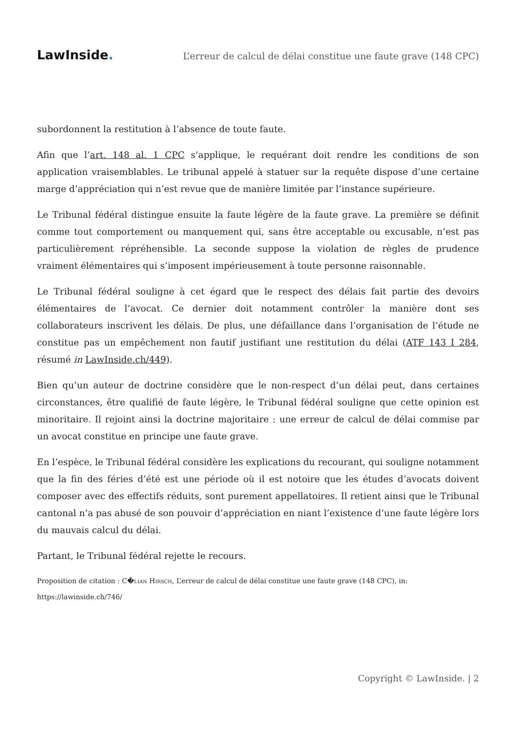LawInside.
L’erreur de calcul de délai constitue une faute grave (148 CPC)
subordonnent la restitution à l’absence de toute faute.
Afin que l’art. 148 al. 1 CPC s’applique, le requérant doit rendre les conditions de son application vraisemblables. Le tribunal appelé à statuer sur la requête dispose d’une certaine marge d’appréciation qui n’est revue que de manière limitée par l’instance supérieure.
Le Tribunal fédéral distingue ensuite la faute légère de la faute grave. La première se définit comme tout comportement ou manquement qui, sans être acceptable ou excusable, n’est pas particulièrement répréhensible. La seconde suppose la violation de règles de prudence vraiment élémentaires qui s’imposent impérieusement à toute personne raisonnable.
Le Tribunal fédéral souligne à cet égard que le respect des délais fait partie des devoirs élémentaires de l’avocat. Ce dernier doit notamment contrôler la manière dont ses collaborateurs inscrivent les délais. De plus, une défaillance dans l’organisation de l’étude ne constitue pas un empêchement non fautif justifiant une restitution du délai (ATF 143 I 284, résumé in LawInside.ch/449).
Bien qu’un auteur de doctrine considère que le non-respect d’un délai peut, dans certaines circonstances, être qualifié de faute légère, le Tribunal fédéral souligne que cette opinion est minoritaire. Il rejoint ainsi la doctrine majoritaire : une erreur de calcul de délai commise par un avocat constitue en principe une faute grave.
En l’espèce, le Tribunal fédéral considère les explications du recourant, qui souligne notamment que la fin des féries d’été est une période où il est notoire que les études d’avocats doivent composer avec des effectifs réduits, sont purement appellatoires. Il retient ainsi que le Tribunal cantonal n’a pas abusé de son pouvoir d’appréciation en niant l’existence d’une faute légère lors du mauvais calcul du délai.
Partant, le Tribunal fédéral rejette le recours.
Proposition de citation : C�lian Hirsch, L’erreur de calcul de délai constitue une faute grave (148 CPC), in:
https://lawinside.ch/746/
Copyright © LawInside. | 2